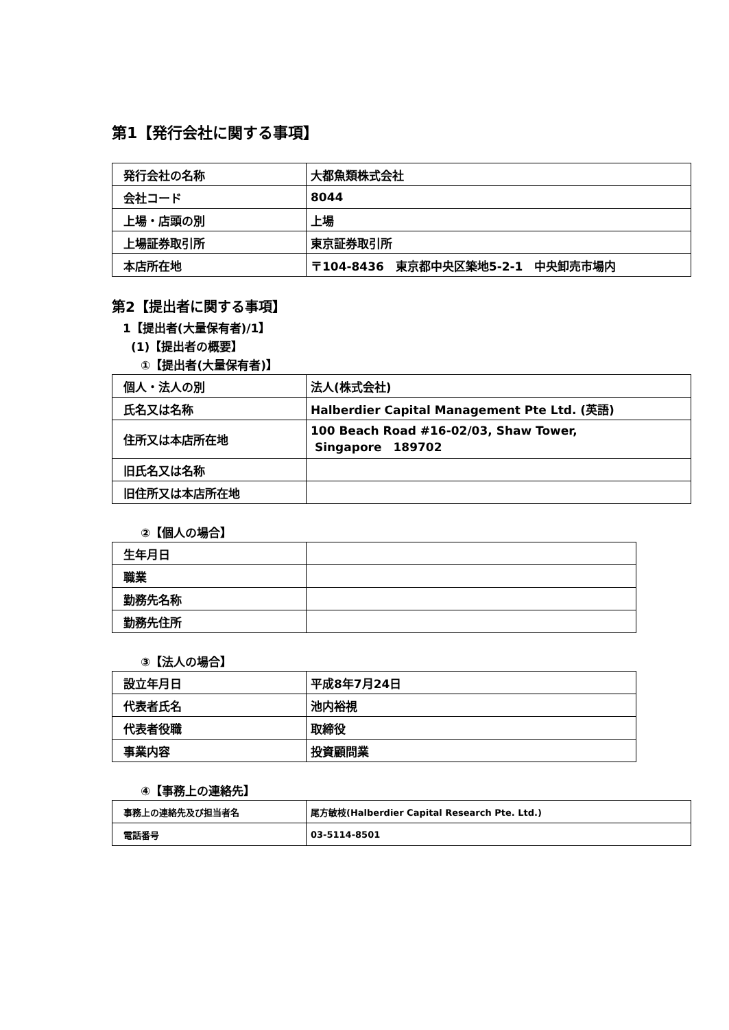第1【発行会社に関する事項】
| 発行会社の名称 | 大都魚類株式会社 |
| 会社コード | 8044 |
| 上場・店頭の別 | 上場 |
| 上場証券取引所 | 東京証券取引所 |
| 本店所在地 | 〒104-8436 東京都中央区築地5-2-1 中央卸売市場内 |
第2【提出者に関する事項】
1【提出者(大量保有者)/1】
(1)【提出者の概要】
①【提出者(大量保有者)】
| 個人・法人の別 | 法人(株式会社) |
| 氏名又は名称 | Halberdier Capital Management Pte Ltd. (英語) |
| 住所又は本店所在地 | 100 Beach Road #16-02/03, Shaw Tower, Singapore 189702 |
| 旧氏名又は名称 | |
| 旧住所又は本店所在地 | |
②【個人の場合】
| 生年月日 | |
| 職業 | |
| 勤務先名称 | |
| 勤務先住所 | |
③【法人の場合】
| 設立年月日 | 平成8年7月24日 |
| 代表者氏名 | 池内裕視 |
| 代表者役職 | 取締役 |
| 事業内容 | 投資顧問業 |
④【事務上の連絡先】
| 事務上の連絡先及び担当者名 | 尾方敏枝(Halberdier Capital Research Pte. Ltd.) |
| 電話番号 | 03-5114-8501 |